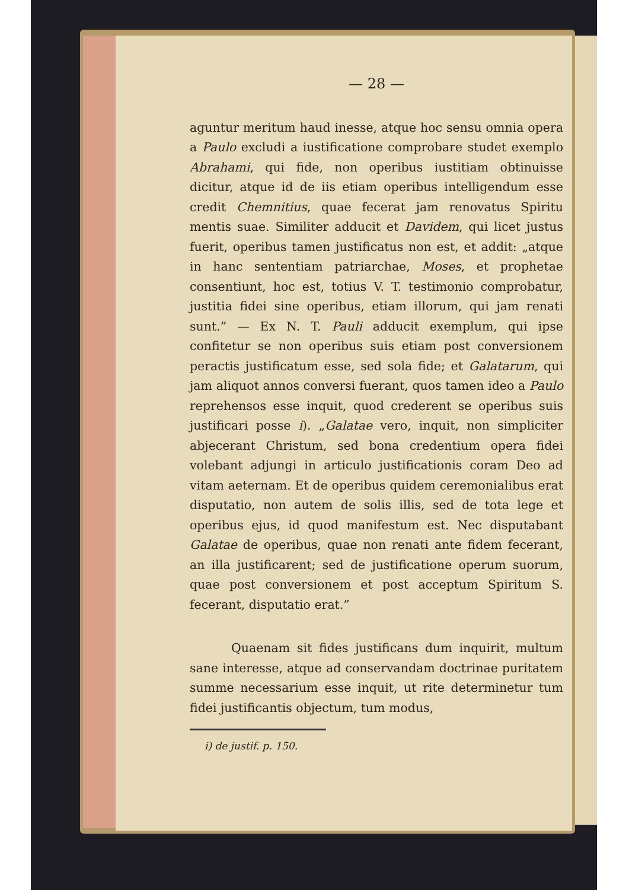— 28 —
aguntur meritum haud inesse, atque hoc sensu omnia opera a Paulo excludi a iustificatione comprobare studet exemplo Abrahami, qui fide, non operibus iustitiam obtinuisse dicitur, atque id de iis etiam operibus intelligendum esse credit Chemnitius, quae fecerat jam renovatus Spiritu mentis suae. Similiter adducit et Davidem, qui licet justus fuerit, operibus tamen justificatus non est, et addit: „atque in hanc sententiam patriarchae, Moses, et prophetae consentiunt, hoc est, totius V. T. testimonio comprobatur, justitia fidei sine operibus, etiam illorum, qui jam renati sunt.” — Ex N. T. Pauli adducit exemplum, qui ipse confitetur se non operibus suis etiam post conversionem peractis justificatum esse, sed sola fide; et Galatarum, qui jam aliquot annos conversi fuerant, quos tamen ideo a Paulo reprehensos esse inquit, quod crederent se operibus suis justificari posse i). „Galatae vero, inquit, non simpliciter abjecerant Christum, sed bona credentium opera fidei volebant adjungi in articulo justificationis coram Deo ad vitam aeternam. Et de operibus quidem ceremonialibus erat disputatio, non autem de solis illis, sed de tota lege et operibus ejus, id quod manifestum est. Nec disputabant Galatae de operibus, quae non renati ante fidem fecerant, an illa justificarent; sed de justificatione operum suorum, quae post conversionem et post acceptum Spiritum S. fecerant, disputatio erat.”
Quaenam sit fides justificans dum inquirit, multum sane interesse, atque ad conservandam doctrinae puritatem summe necessarium esse inquit, ut rite determinetur tum fidei justificantis objectum, tum modus,
i) de justif. p. 150.